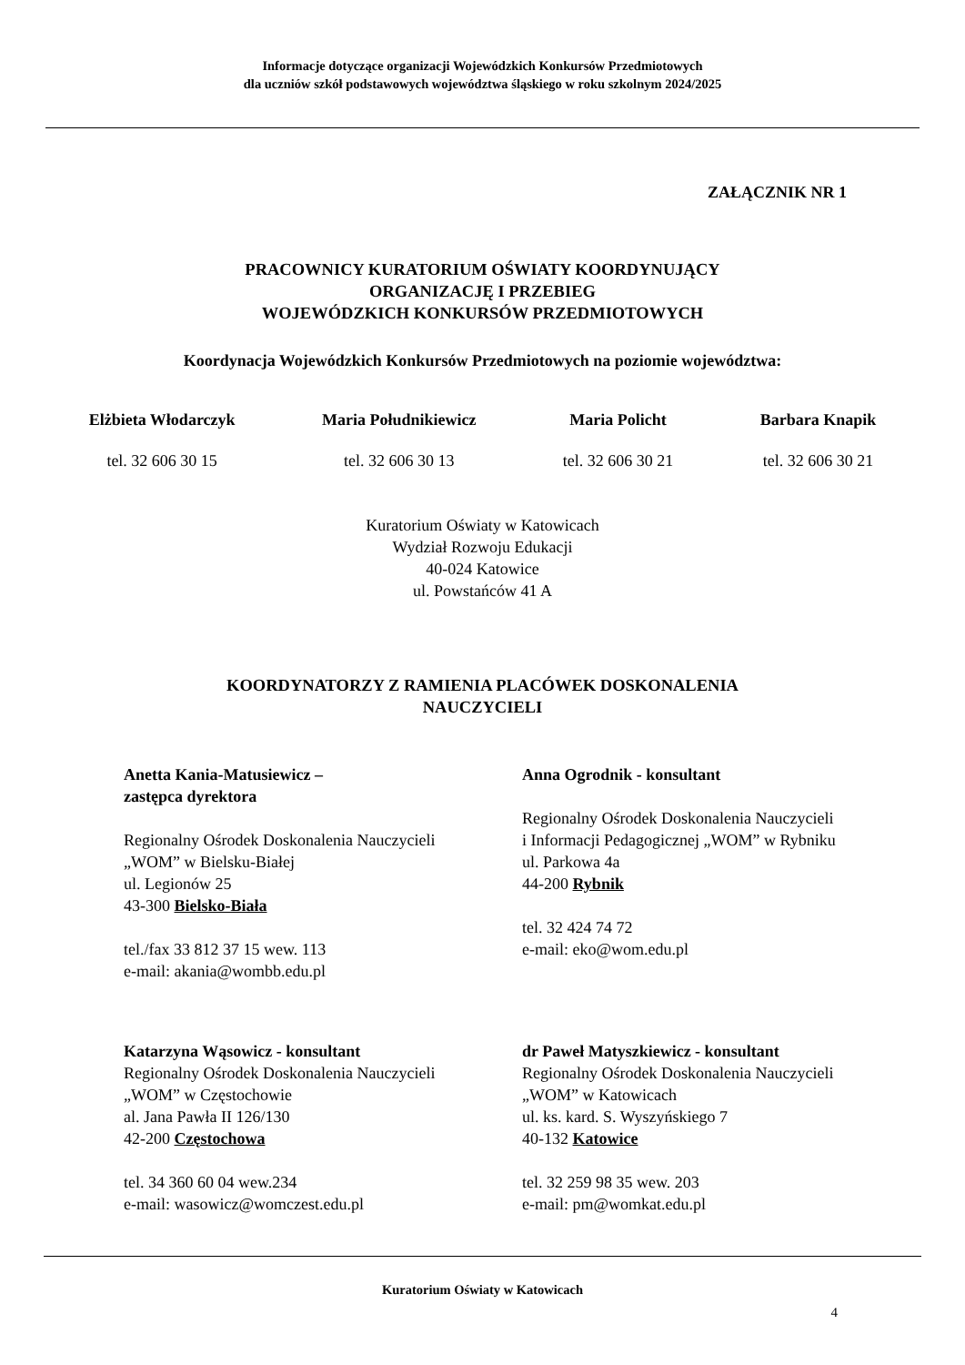Informacje dotyczące organizacji Wojewódzkich Konkursów Przedmiotowych
dla uczniów szkół podstawowych województwa śląskiego w roku szkolnym 2024/2025
ZAŁĄCZNIK NR 1
PRACOWNICY KURATORIUM OŚWIATY KOORDYNUJĄCY
ORGANIZACJĘ I PRZEBIEG
WOJEWÓDZKICH KONKURSÓW PRZEDMIOTOWYCH
Koordynacja Wojewódzkich Konkursów Przedmiotowych na poziomie województwa:
Elżbieta Włodarczyk
tel. 32 606 30 15
Maria Południkiewicz
tel. 32 606 30 13
Maria Policht
tel. 32 606 30 21
Barbara Knapik
tel. 32 606 30 21
Kuratorium Oświaty w Katowicach
Wydział Rozwoju Edukacji
40-024 Katowice
ul. Powstańców 41 A
KOORDYNATORZY Z RAMIENIA PLACÓWEK DOSKONALENIA
NAUCZYCIELI
Anetta Kania-Matusiewicz –
zastępca dyrektora
Regionalny Ośrodek Doskonalenia Nauczycieli
„WOM” w Bielsku-Białej
ul. Legionów 25
43-300 Bielsko-Biała
tel./fax 33 812 37 15 wew. 113
e-mail: akania@wombb.edu.pl
Anna Ogrodnik - konsultant
Regionalny Ośrodek Doskonalenia Nauczycieli
i Informacji Pedagogicznej „WOM” w Rybniku
ul. Parkowa 4a
44-200 Rybnik
tel. 32 424 74 72
e-mail: eko@wom.edu.pl
Katarzyna Wąsowicz - konsultant
Regionalny Ośrodek Doskonalenia Nauczycieli
„WOM” w Częstochowie
al. Jana Pawła II 126/130
42-200 Częstochowa
tel. 34 360 60 04 wew.234
e-mail: wasowicz@womczest.edu.pl
dr Paweł Matyszkiewicz - konsultant
Regionalny Ośrodek Doskonalenia Nauczycieli
„WOM” w Katowicach
ul. ks. kard. S. Wyszyńskiego 7
40-132 Katowice
tel. 32 259 98 35 wew. 203
e-mail: pm@womkat.edu.pl
Kuratorium Oświaty w Katowicach
4